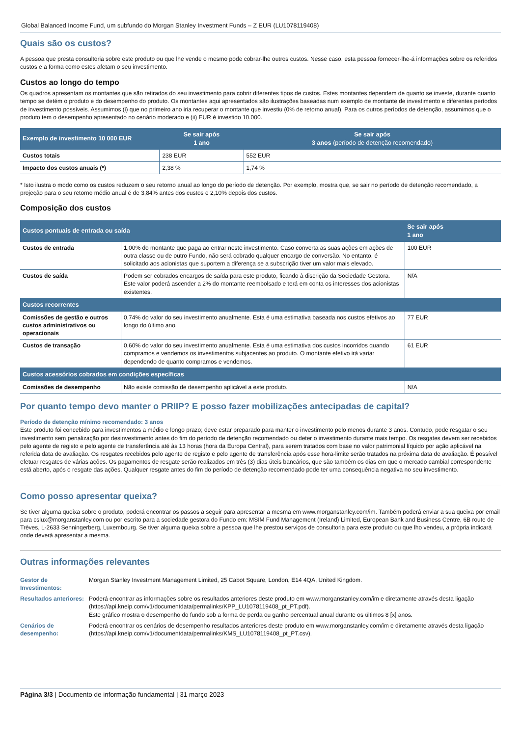Global Balanced Income Fund, um subfundo do Morgan Stanley Investment Funds – Z EUR (LU1078119408)
Quais são os custos?
A pessoa que presta consultoria sobre este produto ou que lhe vende o mesmo pode cobrar-lhe outros custos. Nesse caso, esta pessoa fornecer-lhe-á informações sobre os referidos custos e a forma como estes afetam o seu investimento.
Custos ao longo do tempo
Os quadros apresentam os montantes que são retirados do seu investimento para cobrir diferentes tipos de custos. Estes montantes dependem de quanto se investe, durante quanto tempo se detém o produto e do desempenho do produto. Os montantes aqui apresentados são ilustrações baseadas num exemplo de montante de investimento e diferentes períodos de investimento possíveis. Assumimos (i) que no primeiro ano iria recuperar o montante que investiu (0% de retorno anual). Para os outros períodos de detenção, assumimos que o produto tem o desempenho apresentado no cenário moderado e (ii) EUR é investido 10.000.
| Exemplo de investimento 10 000 EUR | Se sair após 1 ano | Se sair após 3 anos (período de detenção recomendado) |
| --- | --- | --- |
| Custos totais | 238 EUR | 552 EUR |
| Impacto dos custos anuais (*) | 2,38 % | 1,74 % |
* Isto ilustra o modo como os custos reduzem o seu retorno anual ao longo do período de detenção. Por exemplo, mostra que, se sair no período de detenção recomendado, a projeção para o seu retorno médio anual é de 3,84% antes dos custos e 2,10% depois dos custos.
Composição dos custos
| Custos pontuais de entrada ou saída | | Se sair após 1 ano |
| --- | --- | --- |
| Custos de entrada | 1,00% do montante que paga ao entrar neste investimento. Caso converta as suas ações em ações de outra classe ou de outro Fundo, não será cobrado qualquer encargo de conversão. No entanto, é solicitado aos acionistas que suportem a diferença se a subscrição tiver um valor mais elevado. | 100 EUR |
| Custos de saída | Podem ser cobrados encargos de saída para este produto, ficando à discrição da Sociedade Gestora. Este valor poderá ascender a 2% do montante reembolsado e terá em conta os interesses dos acionistas existentes. | N/A |
| Custos recorrentes | | |
| Comissões de gestão e outros custos administrativos ou operacionais | 0,74% do valor do seu investimento anualmente. Esta é uma estimativa baseada nos custos efetivos ao longo do último ano. | 77 EUR |
| Custos de transação | 0,60% do valor do seu investimento anualmente. Esta é uma estimativa dos custos incorridos quando compramos e vendemos os investimentos subjacentes ao produto. O montante efetivo irá variar dependendo de quanto compramos e vendemos. | 61 EUR |
| Custos acessórios cobrados em condições específicas | | |
| Comissões de desempenho | Não existe comissão de desempenho aplicável a este produto. | N/A |
Por quanto tempo devo manter o PRIIP? E posso fazer mobilizações antecipadas de capital?
Período de detenção mínimo recomendado: 3 anos
Este produto foi concebido para investimentos a médio e longo prazo; deve estar preparado para manter o investimento pelo menos durante 3 anos. Contudo, pode resgatar o seu investimento sem penalização por desinvestimento antes do fim do período de detenção recomendado ou deter o investimento durante mais tempo. Os resgates devem ser recebidos pelo agente de registo e pelo agente de transferência até às 13 horas (hora da Europa Central), para serem tratados com base no valor patrimonial líquido por ação aplicável na referida data de avaliação. Os resgates recebidos pelo agente de registo e pelo agente de transferência após esse hora-limite serão tratados na próxima data de avaliação. É possível efetuar resgates de várias ações. Os pagamentos de resgate serão realizados em três (3) dias úteis bancários, que são também os dias em que o mercado cambial correspondente está aberto, após o resgate das ações. Qualquer resgate antes do fim do período de detenção recomendado pode ter uma consequência negativa no seu investimento.
Como posso apresentar queixa?
Se tiver alguma queixa sobre o produto, poderá encontrar os passos a seguir para apresentar a mesma em www.morganstanley.com/im. Também poderá enviar a sua queixa por email para cslux@morganstanley.com ou por escrito para a sociedade gestora do Fundo em: MSIM Fund Management (Ireland) Limited, European Bank and Business Centre, 6B route de Trèves, L-2633 Senningerberg, Luxembourg. Se tiver alguma queixa sobre a pessoa que lhe prestou serviços de consultoria para este produto ou que lho vendeu, a própria indicará onde deverá apresentar a mesma.
Outras informações relevantes
| Gestor de Investimentos: | Morgan Stanley Investment Management Limited, 25 Cabot Square, London, E14 4QA, United Kingdom. |
| Resultados anteriores: | Poderá encontrar as informações sobre os resultados anteriores deste produto em www.morganstanley.com/im e diretamente através desta ligação (https://api.kneip.com/v1/documentdata/permalinks/KPP_LU1078119408_pt_PT.pdf). Este gráfico mostra o desempenho do fundo sob a forma de perda ou ganho percentual anual durante os últimos 8 [x] anos. |
| Cenários de desempenho: | Poderá encontrar os cenários de desempenho resultados anteriores deste produto em www.morganstanley.com/im e diretamente através desta ligação (https://api.kneip.com/v1/documentdata/permalinks/KMS_LU1078119408_pt_PT.csv). |
Página 3/3 | Documento de informação fundamental | 31 março 2023